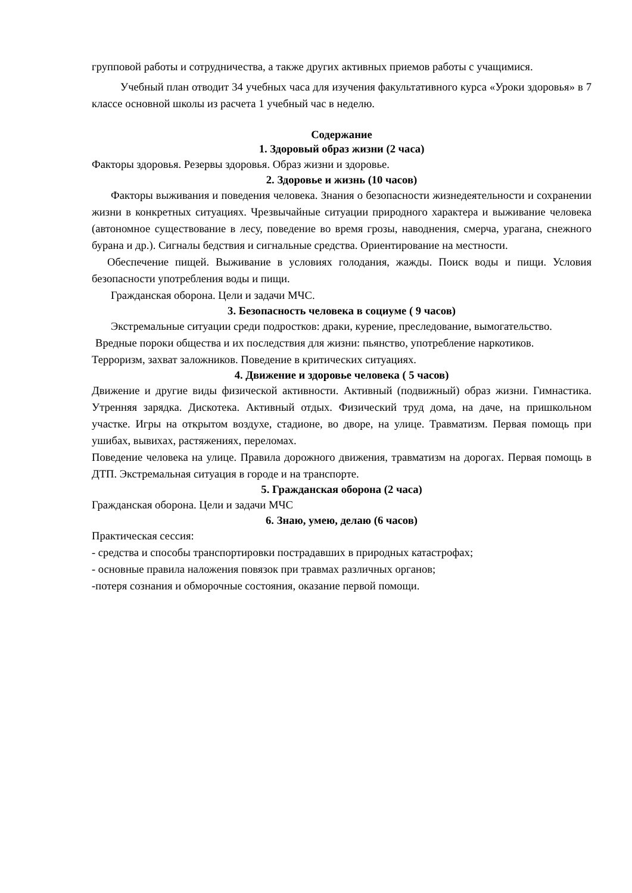групповой работы и сотрудничества, а также других активных приемов работы с учащимися.
Учебный план отводит 34 учебных часа для изучения факультативного курса «Уроки здоровья» в 7 классе основной школы из расчета 1 учебный час в неделю.
Содержание
1. Здоровый образ жизни (2 часа)
Факторы здоровья. Резервы здоровья. Образ жизни и здоровье.
2. Здоровье и жизнь (10 часов)
Факторы выживания и поведения человека. Знания о безопасности жизнедеятельности и сохранении жизни в конкретных ситуациях. Чрезвычайные ситуации природного характера и выживание человека (автономное существование в лесу, поведение во время грозы, наводнения, смерча, урагана, снежного бурана и др.). Сигналы бедствия и сигнальные средства. Ориентирование на местности.
Обеспечение пищей. Выживание в условиях голодания, жажды. Поиск воды и пищи. Условия безопасности употребления воды и пищи.
Гражданская оборона. Цели и задачи МЧС.
3. Безопасность человека в социуме ( 9 часов)
Экстремальные ситуации среди подростков: драки, курение, преследование, вымогательство.
Вредные пороки общества и их последствия для жизни: пьянство, употребление наркотиков.
Терроризм, захват заложников. Поведение в критических ситуациях.
4. Движение и здоровье человека ( 5 часов)
Движение и другие виды физической активности. Активный (подвижный) образ жизни. Гимнастика. Утренняя зарядка. Дискотека. Активный отдых. Физический труд дома, на даче, на пришкольном участке. Игры на открытом воздухе, стадионе, во дворе, на улице. Травматизм. Первая помощь при ушибах, вывихах, растяжениях, переломах.
Поведение человека на улице. Правила дорожного движения, травматизм на дорогах. Первая помощь в ДТП. Экстремальная ситуация в городе и на транспорте.
5. Гражданская оборона (2 часа)
Гражданская оборона. Цели и задачи МЧС
6. Знаю, умею, делаю (6 часов)
Практическая сессия:
- средства и способы транспортировки пострадавших в природных катастрофах;
- основные правила наложения повязок при травмах различных органов;
-потеря сознания и обморочные состояния, оказание первой помощи.